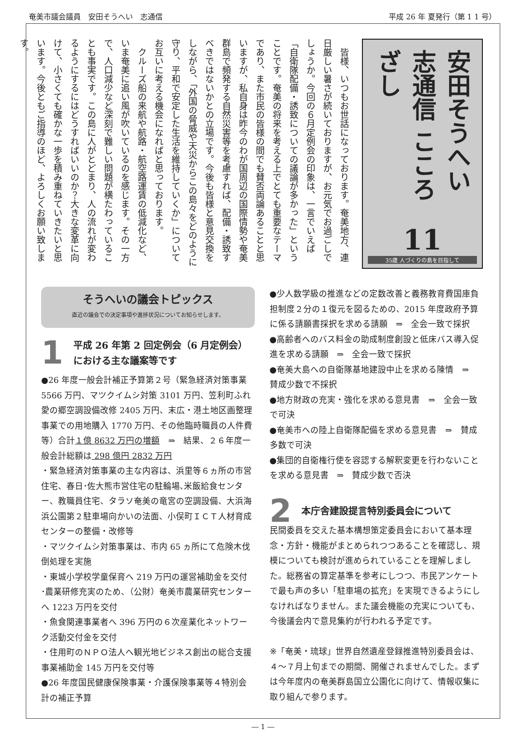奄美市議会議員　安田そうへい　志通信 平成 26 年 夏発行（第 1 1 号）
安田そうへい 志通信 こころざし
11
35歳 人づくりの島を目指して
　皆様、いつもお世話になっております。奄美地方、連日厳しい暑さが続いておりますが、お元気でお過ごしでしょうか。今回の６月定例会の印象は、一言でいえば「自衛隊配備・誘致についての議論が多かった」ということです。奄美の将来を考える上でとても重要なテーマであり、また市民の皆様の間でも賛否両論あることと思いますが、私自身は昨今のわが国周辺の国際情勢や奄美群島で頻発する自然災害等を考慮すれば、配備・誘致すべきではないかとの立場です。今後も皆様と意見交換をしながら、「外国の脅威や天災からこの島々をどのように守り、平和で安定した生活を維持していくか」についてお互いに考える機会になればと思っております。
　クルーズ船の来航や航路・航空路運賃の低減化など、いま奄美に追い風が吹いているのを感じます。その一方で、人口減少など深刻で難しい問題が横たわっていることも事実です。この島に人がとどまり、人の流れが変わるようにするにはどうすればいいのか？大きな変革に向けて、小さくても確かな一歩を積み重ねていきたいと思います。今後ともご指導のほど、よろしくお願い致します。
そうへいの議会トピックス
直近の議会での決定事項や進捗状況についてお知らせします。
1 平成 26 年第 2 回定例会（6 月定例会）における主な議案等です
●26 年度一般会計補正予算第２号（緊急経済対策事業 5566 万円、マツクイムシ対策 3101 万円、笠利町ふれ愛の郷空調設備改修 2405 万円、末広・港土地区画整理事業での用地購入 1770 万円、その他臨時職員の人件費等）合計１億 8632 万円の増額　⇒　結果、２６年度一般会計総額は 298 億円 2832 万円
・緊急経済対策事業の主な内容は、浜里等６ヵ所の市営住宅、春日･佐大熊市営住宅の駐輪場､米飯給食センター、教職員住宅、タラソ奄美の竜宮の空調設備、大浜海浜公園第２駐車場向かいの法面、小俣町ＩＣＴ人材育成センターの整備・改修等
・マツクイムシ対策事業は、市内 65 ヵ所にて危険木伐倒処理を実施
・東城小学校学童保育へ 219 万円の運営補助金を交付
･農業研修充実のため、（公財）奄美市農業研究センターへ 1223 万円を交付
・魚食関連事業者へ 396 万円の６次産業化ネットワーク活動交付金を交付
・住用町のＮＰＯ法人へ観光地ビジネス創出の総合支援事業補助金 145 万円を交付等
●26 年度国民健康保険事業・介護保険事業等４特別会計の補正予算
●少人数学級の推進などの定数改善と義務教育費国庫負担制度２分の１復元を図るための、2015 年度政府予算に係る請願書採択を求める請願　⇒　全会一致で採択
●高齢者へのバス料金の助成制度創設と低床バス導入促進を求める請願　⇒　全会一致で採択
●奄美大島への自衛隊基地建設中止を求める陳情　⇒　賛成少数で不採択
●地方財政の充実・強化を求める意見書　⇒　全会一致で可決
●奄美市への陸上自衛隊配備を求める意見書　⇒　賛成多数で可決
●集団的自衛権行使を容認する解釈変更を行わないことを求める意見書　⇒　賛成少数で否決
2 本庁舎建設提言特別委員会について
民間委員を交えた基本構想策定委員会において基本理念・方針・機能がまとめられつつあることを確認し、規模についても検討が進められていることを理解しました。総務省の算定基準を参考にしつつ、市民アンケートで最も声の多い「駐車場の拡充」を実現できるようにしなければなりません。また議会機能の充実についても、今後議会内で意見集約が行われる予定です。
※「奄美・琉球」世界自然遺産登録推進特別委員会は、４～７月上旬までの期間、開催されませんでした。まずは今年度内の奄美群島国立公園化に向けて、情報収集に取り組んで参ります。
― 1 ―